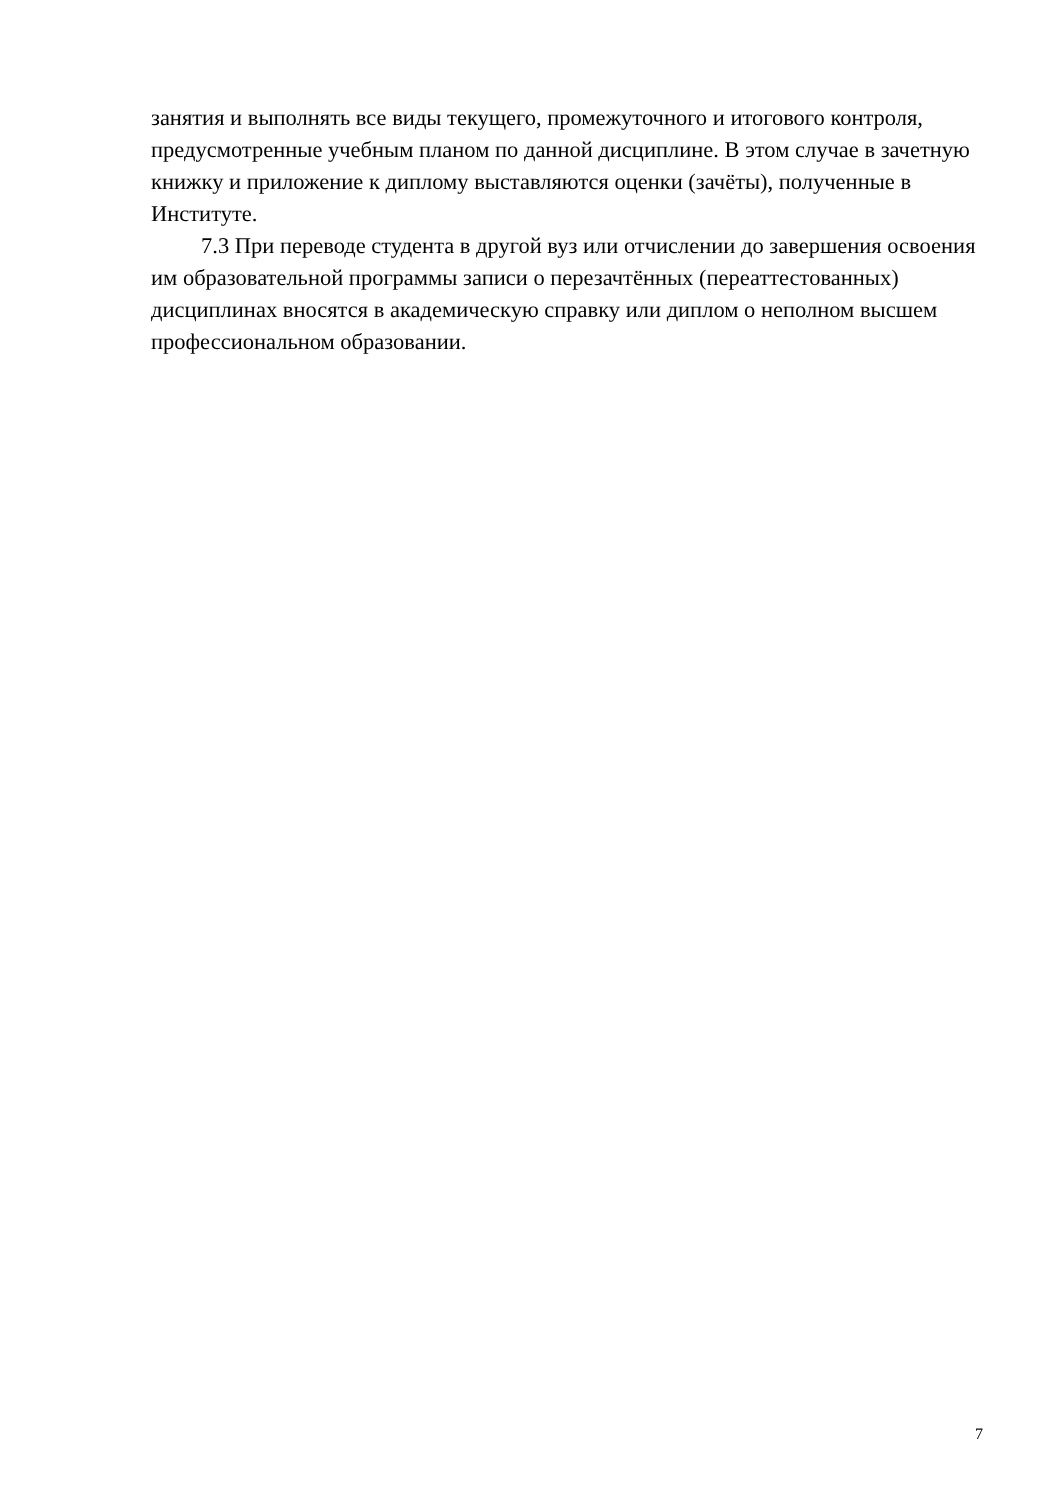занятия и выполнять все виды текущего, промежуточного и итогового контроля, предусмотренные учебным планом по данной дисциплине. В этом случае в зачетную книжку и приложение к диплому выставляются оценки (зачёты), полученные в Институте.
7.3 При переводе студента в другой вуз или отчислении до завершения освоения им образовательной программы записи о перезачтённых (переаттестованных) дисциплинах вносятся в академическую справку или диплом о неполном высшем профессиональном образовании.
7